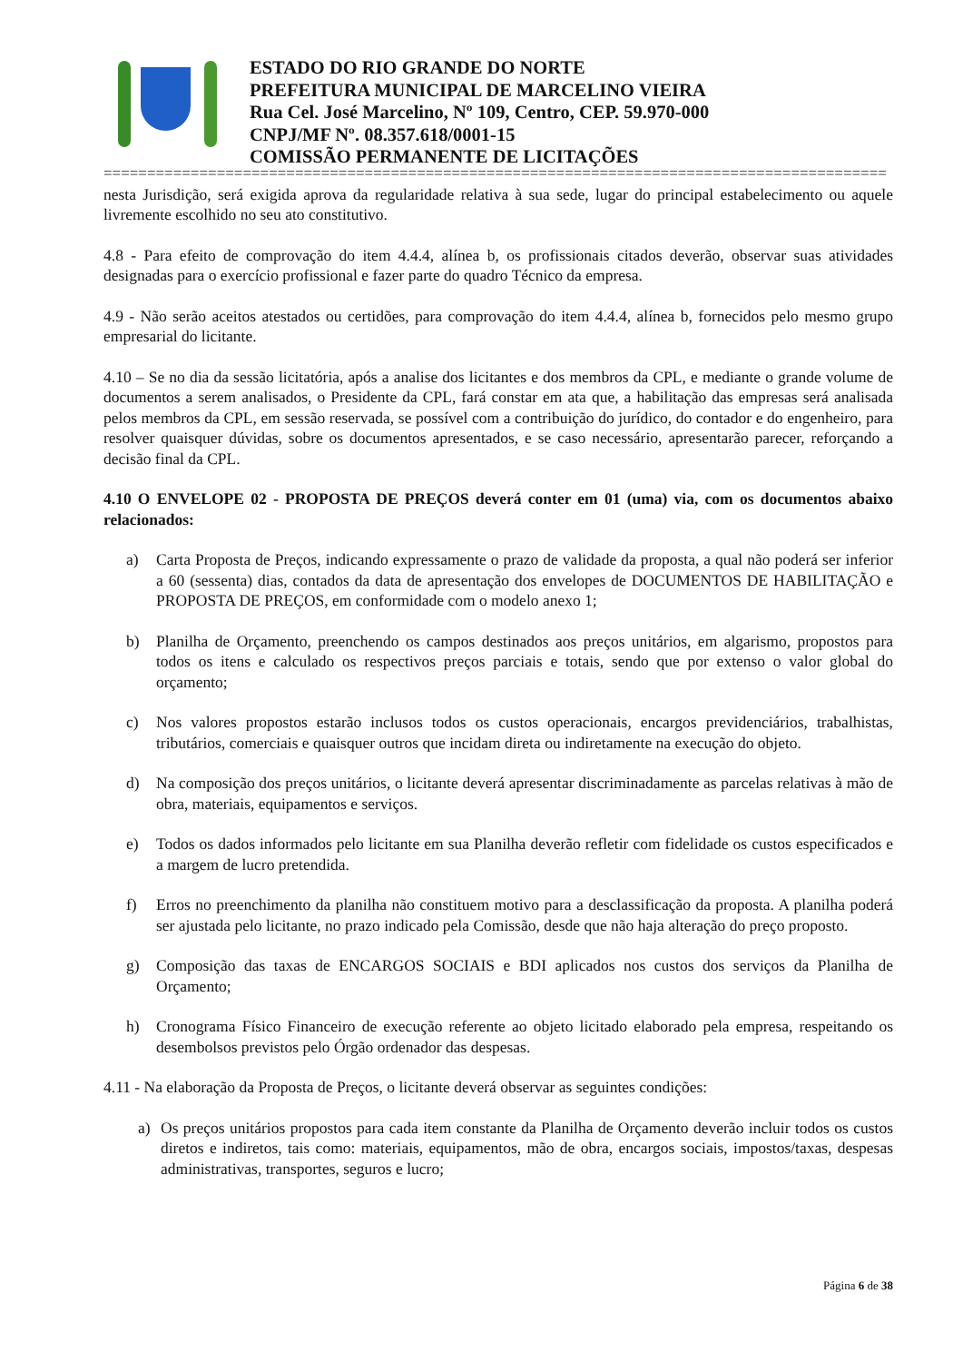ESTADO DO RIO GRANDE DO NORTE
PREFEITURA MUNICIPAL DE MARCELINO VIEIRA
Rua Cel. José Marcelino, Nº 109, Centro, CEP. 59.970-000
CNPJ/MF Nº. 08.357.618/0001-15
COMISSÃO PERMANENTE DE LICITAÇÕES
==========================================================================================
nesta Jurisdição, será exigida aprova da regularidade relativa à sua sede, lugar do principal estabelecimento ou aquele livremente escolhido no seu ato constitutivo.
4.8 - Para efeito de comprovação do item 4.4.4, alínea b, os profissionais citados deverão, observar suas atividades designadas para o exercício profissional e fazer parte do quadro Técnico da empresa.
4.9 - Não serão aceitos atestados ou certidões, para comprovação do item 4.4.4, alínea b, fornecidos pelo mesmo grupo empresarial do licitante.
4.10 – Se no dia da sessão licitatória, após a analise dos licitantes e dos membros da CPL, e mediante o grande volume de documentos a serem analisados, o Presidente da CPL, fará constar em ata que, a habilitação das empresas será analisada pelos membros da CPL, em sessão reservada, se possível com a contribuição do jurídico, do contador e do engenheiro, para resolver quaisquer dúvidas, sobre os documentos apresentados, e se caso necessário, apresentarão parecer, reforçando a decisão final da CPL.
4.10 O ENVELOPE 02 - PROPOSTA DE PREÇOS deverá conter em 01 (uma) via, com os documentos abaixo relacionados:
a) Carta Proposta de Preços, indicando expressamente o prazo de validade da proposta, a qual não poderá ser inferior a 60 (sessenta) dias, contados da data de apresentação dos envelopes de DOCUMENTOS DE HABILITAÇÃO e PROPOSTA DE PREÇOS, em conformidade com o modelo anexo 1;
b) Planilha de Orçamento, preenchendo os campos destinados aos preços unitários, em algarismo, propostos para todos os itens e calculado os respectivos preços parciais e totais, sendo que por extenso o valor global do orçamento;
c) Nos valores propostos estarão inclusos todos os custos operacionais, encargos previdenciários, trabalhistas, tributários, comerciais e quaisquer outros que incidam direta ou indiretamente na execução do objeto.
d) Na composição dos preços unitários, o licitante deverá apresentar discriminadamente as parcelas relativas à mão de obra, materiais, equipamentos e serviços.
e) Todos os dados informados pelo licitante em sua Planilha deverão refletir com fidelidade os custos especificados e a margem de lucro pretendida.
f) Erros no preenchimento da planilha não constituem motivo para a desclassificação da proposta. A planilha poderá ser ajustada pelo licitante, no prazo indicado pela Comissão, desde que não haja alteração do preço proposto.
g) Composição das taxas de ENCARGOS SOCIAIS e BDI aplicados nos custos dos serviços da Planilha de Orçamento;
h) Cronograma Físico Financeiro de execução referente ao objeto licitado elaborado pela empresa, respeitando os desembolsos previstos pelo Órgão ordenador das despesas.
4.11 - Na elaboração da Proposta de Preços, o licitante deverá observar as seguintes condições:
a) Os preços unitários propostos para cada item constante da Planilha de Orçamento deverão incluir todos os custos diretos e indiretos, tais como: materiais, equipamentos, mão de obra, encargos sociais, impostos/taxas, despesas administrativas, transportes, seguros e lucro;
Página 6 de 38